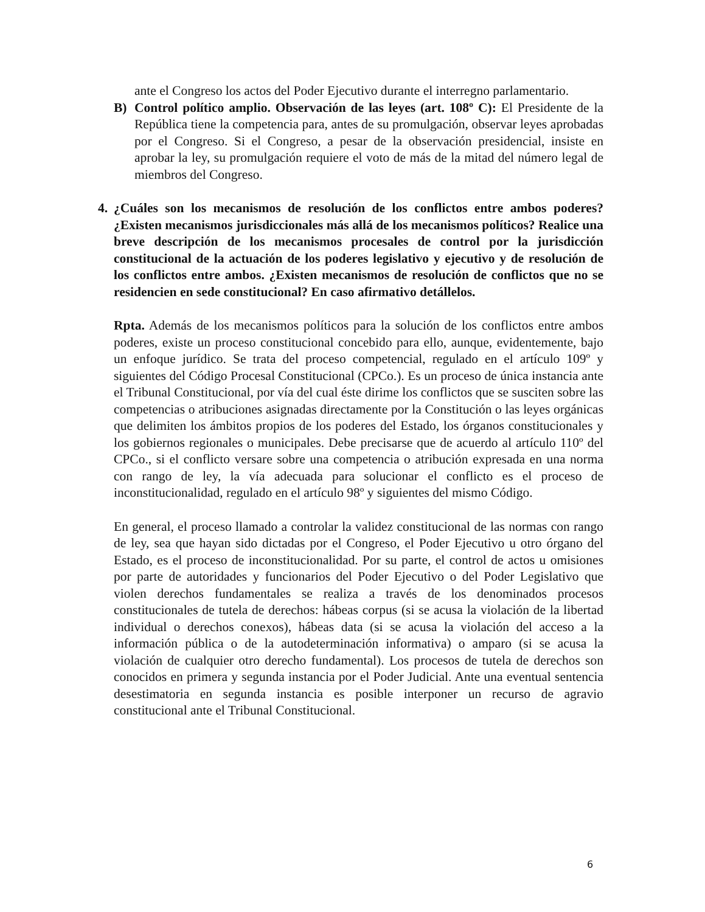ante el Congreso los actos del Poder Ejecutivo durante el interregno parlamentario.
B) Control político amplio. Observación de las leyes (art. 108º C): El Presidente de la República tiene la competencia para, antes de su promulgación, observar leyes aprobadas por el Congreso. Si el Congreso, a pesar de la observación presidencial, insiste en aprobar la ley, su promulgación requiere el voto de más de la mitad del número legal de miembros del Congreso.
4. ¿Cuáles son los mecanismos de resolución de los conflictos entre ambos poderes? ¿Existen mecanismos jurisdiccionales más allá de los mecanismos políticos? Realice una breve descripción de los mecanismos procesales de control por la jurisdicción constitucional de la actuación de los poderes legislativo y ejecutivo y de resolución de los conflictos entre ambos. ¿Existen mecanismos de resolución de conflictos que no se residencien en sede constitucional? En caso afirmativo detállelos.
Rpta. Además de los mecanismos políticos para la solución de los conflictos entre ambos poderes, existe un proceso constitucional concebido para ello, aunque, evidentemente, bajo un enfoque jurídico. Se trata del proceso competencial, regulado en el artículo 109º y siguientes del Código Procesal Constitucional (CPCo.). Es un proceso de única instancia ante el Tribunal Constitucional, por vía del cual éste dirime los conflictos que se susciten sobre las competencias o atribuciones asignadas directamente por la Constitución o las leyes orgánicas que delimiten los ámbitos propios de los poderes del Estado, los órganos constitucionales y los gobiernos regionales o municipales. Debe precisarse que de acuerdo al artículo 110º del CPCo., si el conflicto versare sobre una competencia o atribución expresada en una norma con rango de ley, la vía adecuada para solucionar el conflicto es el proceso de inconstitucionalidad, regulado en el artículo 98º y siguientes del mismo Código.
En general, el proceso llamado a controlar la validez constitucional de las normas con rango de ley, sea que hayan sido dictadas por el Congreso, el Poder Ejecutivo u otro órgano del Estado, es el proceso de inconstitucionalidad. Por su parte, el control de actos u omisiones por parte de autoridades y funcionarios del Poder Ejecutivo o del Poder Legislativo que violen derechos fundamentales se realiza a través de los denominados procesos constitucionales de tutela de derechos: hábeas corpus (si se acusa la violación de la libertad individual o derechos conexos), hábeas data (si se acusa la violación del acceso a la información pública o de la autodeterminación informativa) o amparo (si se acusa la violación de cualquier otro derecho fundamental). Los procesos de tutela de derechos son conocidos en primera y segunda instancia por el Poder Judicial. Ante una eventual sentencia desestimatoria en segunda instancia es posible interponer un recurso de agravio constitucional ante el Tribunal Constitucional.
6